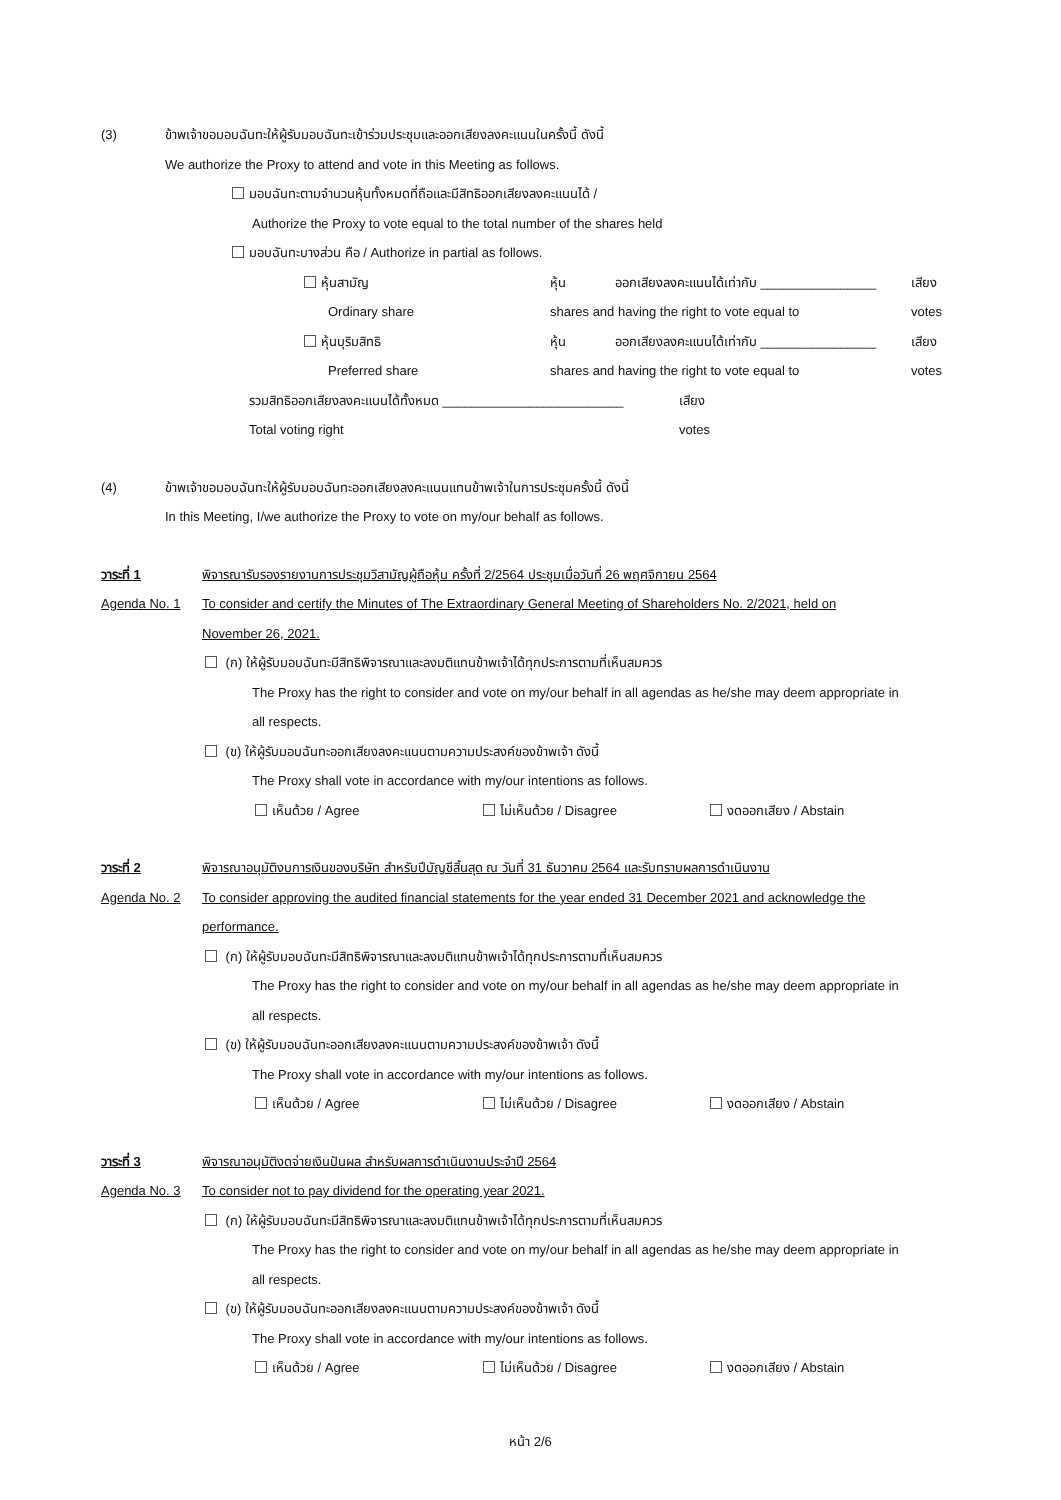(3) ข้าพเจ้าขอมอบฉันทะให้ผู้รับมอบฉันทะเข้าร่วมประชุมและออกเสียงลงคะแนนในครั้งนี้ ดังนี้
We authorize the Proxy to attend and vote in this Meeting as follows.
มอบฉันทะตามจำนวนหุ้นทั้งหมดที่ถือและมีสิทธิออกเสียงลงคะแนนได้ /
Authorize the Proxy to vote equal to the total number of the shares held
มอบฉันทะบางส่วน คือ / Authorize in partial as follows.
หุ้นสามัญ หุ้น ออกเสียงลงคะแนนได้เท่ากับ ________________ เสียง
Ordinary share shares and having the right to vote equal to votes
หุ้นบุริมสิทธิ หุ้น ออกเสียงลงคะแนนได้เท่ากับ ________________ เสียง
Preferred share shares and having the right to vote equal to votes
รวมสิทธิออกเสียงลงคะแนนได้ทั้งหมด _________________________ เสียง
Total voting right votes
(4) ข้าพเจ้าขอมอบฉันทะให้ผู้รับมอบฉันทะออกเสียงลงคะแนนแทนข้าพเจ้าในการประชุมครั้งนี้ ดังนี้
In this Meeting, I/we authorize the Proxy to vote on my/our behalf as follows.
วาระที่ 1 พิจารณารับรองรายงานการประชุมวิสามัญผู้ถือหุ้น ครั้งที่ 2/2564 ประชุมเมื่อวันที่ 26 พฤศจิกายน 2564
Agenda No. 1 To consider and certify the Minutes of The Extraordinary General Meeting of Shareholders No. 2/2021, held on
November 26, 2021.
(ก) ให้ผู้รับมอบฉันทะมีสิทธิพิจารณาและลงมติแทนข้าพเจ้าได้ทุกประการตามที่เห็นสมควร
The Proxy has the right to consider and vote on my/our behalf in all agendas as he/she may deem appropriate in
all respects.
(ข) ให้ผู้รับมอบฉันทะออกเสียงลงคะแนนตามความประสงค์ของข้าพเจ้า ดังนี้
The Proxy shall vote in accordance with my/our intentions as follows.
เห็นด้วย / Agree ไม่เห็นด้วย / Disagree งดออกเสียง / Abstain
วาระที่ 2 พิจารณาอนุมัติงบการเงินของบริษัท สำหรับปีบัญชีสิ้นสุด ณ วันที่ 31 ธันวาคม 2564 และรับทราบผลการดำเนินงาน
Agenda No. 2 To consider approving the audited financial statements for the year ended 31 December 2021 and acknowledge the
performance.
(ก) ให้ผู้รับมอบฉันทะมีสิทธิพิจารณาและลงมติแทนข้าพเจ้าได้ทุกประการตามที่เห็นสมควร
The Proxy has the right to consider and vote on my/our behalf in all agendas as he/she may deem appropriate in
all respects.
(ข) ให้ผู้รับมอบฉันทะออกเสียงลงคะแนนตามความประสงค์ของข้าพเจ้า ดังนี้
The Proxy shall vote in accordance with my/our intentions as follows.
เห็นด้วย / Agree ไม่เห็นด้วย / Disagree งดออกเสียง / Abstain
วาระที่ 3 พิจารณาอนุมัติงดจ่ายเงินปันผล สำหรับผลการดำเนินงานประจำปี 2564
Agenda No. 3 To consider not to pay dividend for the operating year 2021.
(ก) ให้ผู้รับมอบฉันทะมีสิทธิพิจารณาและลงมติแทนข้าพเจ้าได้ทุกประการตามที่เห็นสมควร
The Proxy has the right to consider and vote on my/our behalf in all agendas as he/she may deem appropriate in
all respects.
(ข) ให้ผู้รับมอบฉันทะออกเสียงลงคะแนนตามความประสงค์ของข้าพเจ้า ดังนี้
The Proxy shall vote in accordance with my/our intentions as follows.
เห็นด้วย / Agree ไม่เห็นด้วย / Disagree งดออกเสียง / Abstain
หน้า 2/6